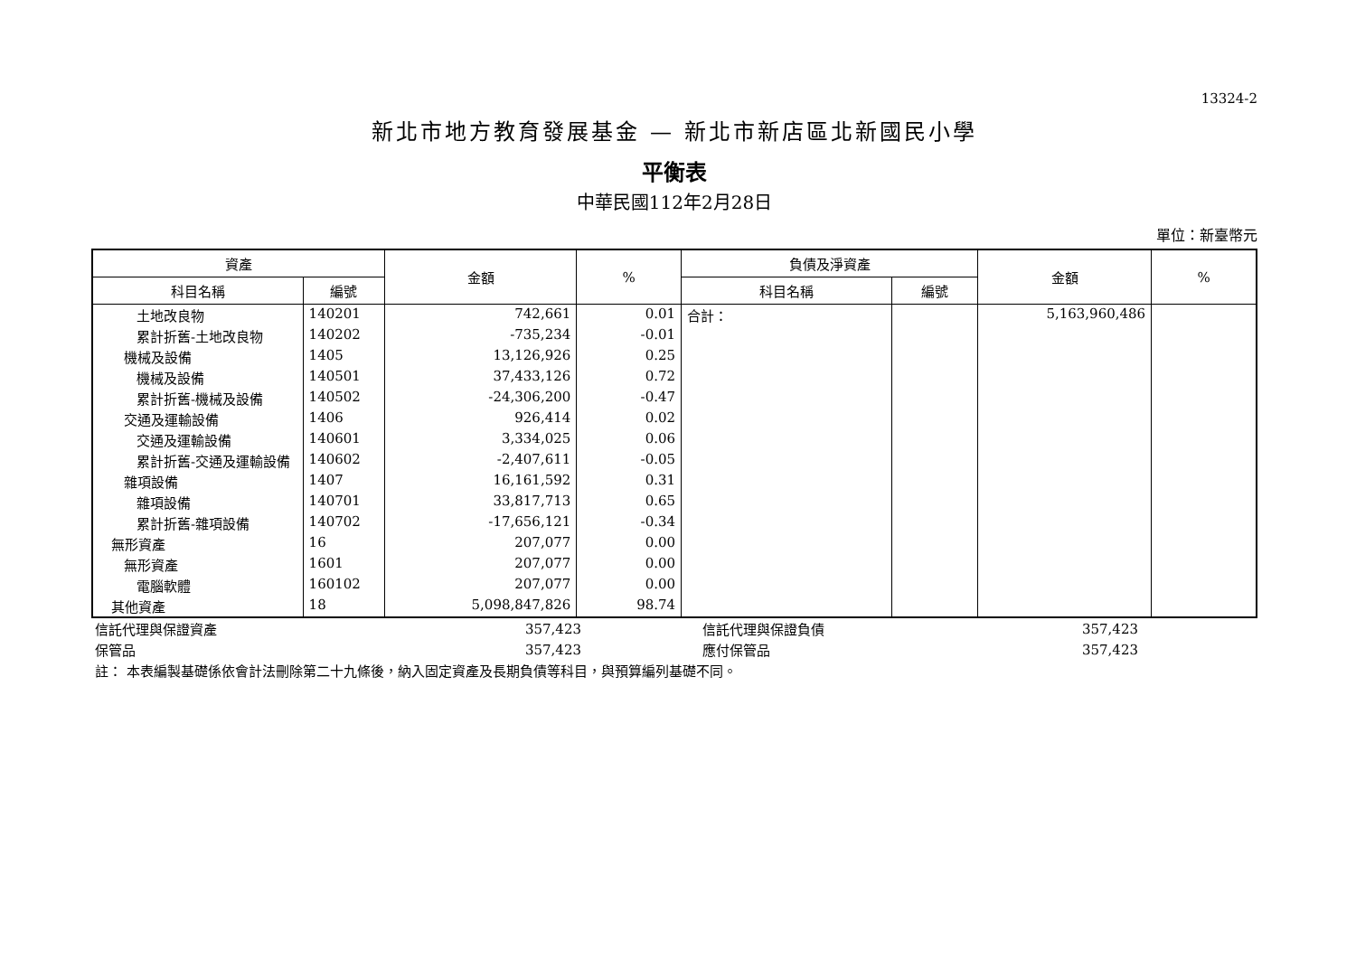13324-2
新北市地方教育發展基金 — 新北市新店區北新國民小學
平衡表
中華民國112年2月28日
單位：新臺幣元
| 資產 | | 金額 | % | 負債及淨資產 | | 金額 | % |
| --- | --- | --- | --- | --- | --- | --- | --- |
| 科目名稱 | 編號 | | | 科目名稱 | 編號 | | |
| 土地改良物 | 140201 | 742,661 | 0.01 | 合計： | | 5,163,960,486 | |
| 累計折舊-土地改良物 | 140202 | -735,234 | -0.01 | | | | |
| 機械及設備 | 1405 | 13,126,926 | 0.25 | | | | |
| 機械及設備 | 140501 | 37,433,126 | 0.72 | | | | |
| 累計折舊-機械及設備 | 140502 | -24,306,200 | -0.47 | | | | |
| 交通及運輸設備 | 1406 | 926,414 | 0.02 | | | | |
| 交通及運輸設備 | 140601 | 3,334,025 | 0.06 | | | | |
| 累計折舊-交通及運輸設備 | 140602 | -2,407,611 | -0.05 | | | | |
| 雜項設備 | 1407 | 16,161,592 | 0.31 | | | | |
| 雜項設備 | 140701 | 33,817,713 | 0.65 | | | | |
| 累計折舊-雜項設備 | 140702 | -17,656,121 | -0.34 | | | | |
| 無形資產 | 16 | 207,077 | 0.00 | | | | |
| 無形資產 | 1601 | 207,077 | 0.00 | | | | |
| 電腦軟體 | 160102 | 207,077 | 0.00 | | | | |
| 其他資產 | 18 | 5,098,847,826 | 98.74 | | | | |
| 信託代理與保證資產 | 357,423 | 信託代理與保證負債 | 357,423 | |
| 保管品 | 357,423 | 應付保管品 | 357,423 | |
| 註： 本表編製基礎係依會計法刪除第二十九條後，納入固定資產及長期負債等科目，與預算編列基礎不同。 | | | | |